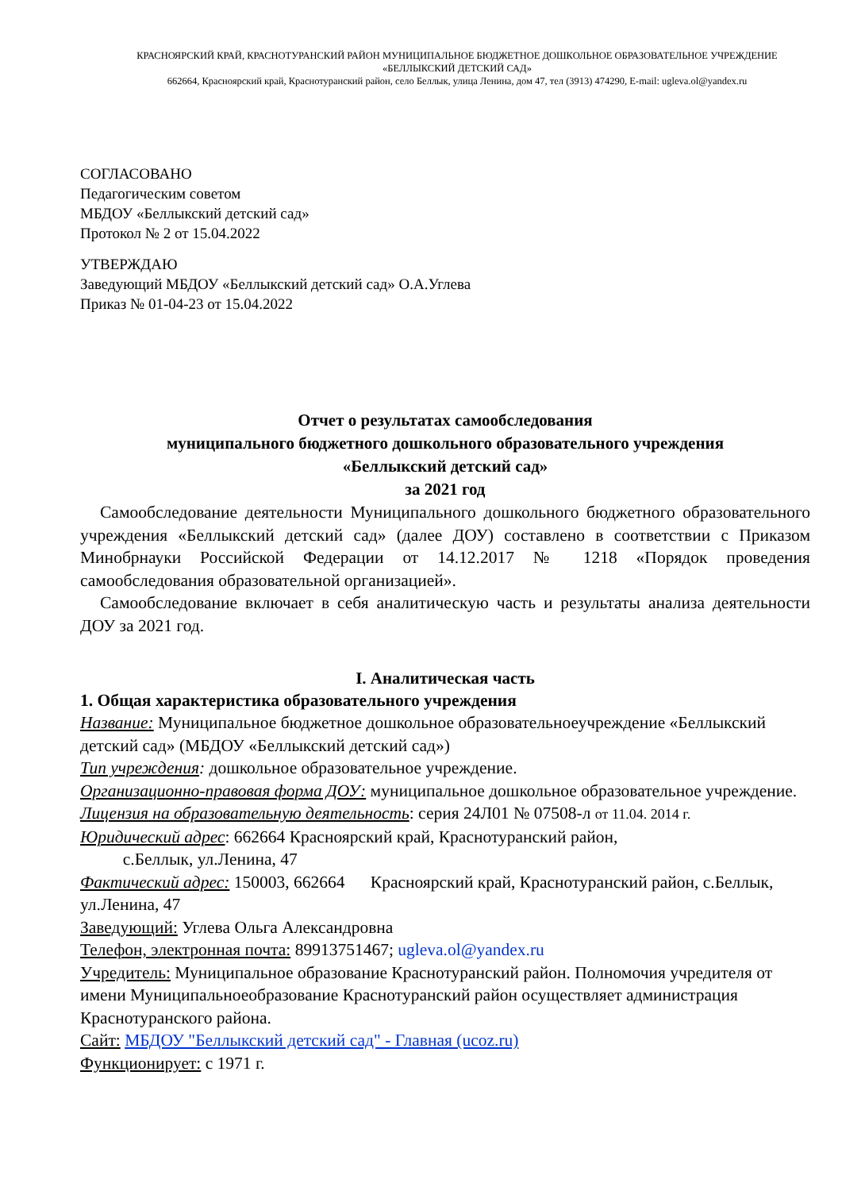КРАСНОЯРСКИЙ КРАЙ, КРАСНОТУРАНСКИЙ РАЙОН МУНИЦИПАЛЬНОЕ БЮДЖЕТНОЕ ДОШКОЛЬНОЕ ОБРАЗОВАТЕЛЬНОЕ УЧРЕЖДЕНИЕ «БЕЛЛЫКСКИЙ ДЕТСКИЙ САД»
662664, Красноярский край, Краснотуранский район, село Беллык, улица Ленина, дом 47, тел (3913) 474290, E-mail: ugleva.ol@yandex.ru
СОГЛАСОВАНО
Педагогическим советом
МБДОУ «Беллыкский детский сад»
Протокол № 2 от 15.04.2022
УТВЕРЖДАЮ
Заведующий МБДОУ «Беллыкский детский сад» О.А.Углева
Приказ № 01-04-23 от 15.04.2022
Отчет о результатах самообследования
муниципального бюджетного дошкольного образовательного учреждения
«Беллыкский детский сад»
за 2021 год
Самообследование деятельности Муниципального дошкольного бюджетного образовательного учреждения «Беллыкский детский сад» (далее ДОУ) составлено в соответствии с Приказом Минобрнауки Российской Федерации от 14.12.2017 № 1218 «Порядок проведения самообследования образовательной организацией».
Самообследование включает в себя аналитическую часть и результаты анализа деятельности ДОУ за 2021 год.
I. Аналитическая часть
1. Общая характеристика образовательного учреждения
Название: Муниципальное бюджетное дошкольное образовательноеучреждение «Беллыкский детский сад» (МБДОУ «Беллыкский детский сад»)
Тип учреждения: дошкольное образовательное учреждение.
Организационно-правовая форма ДОУ: муниципальное дошкольное образовательное учреждение.
Лицензия на образовательную деятельность: серия 24Л01 № 07508-л от 11.04. 2014 г.
Юридический адрес: 662664 Красноярский край, Краснотуранский район,
с.Беллык, ул.Ленина, 47
Фактический адрес: 150003, 662664 Красноярский край, Краснотуранский район, с.Беллык, ул.Ленина, 47
Заведующий: Углева Ольга Александровна
Телефон, электронная почта: 89913751467; ugleva.ol@yandex.ru
Учредитель: Муниципальное образование Краснотуранский район. Полномочия учредителя от имени Муниципальноеобразование Краснотуранский район осуществляет администрация Краснотуранского района.
Сайт: МБДОУ "Беллыкский детский сад" - Главная (ucoz.ru)
Функционирует: с 1971 г.